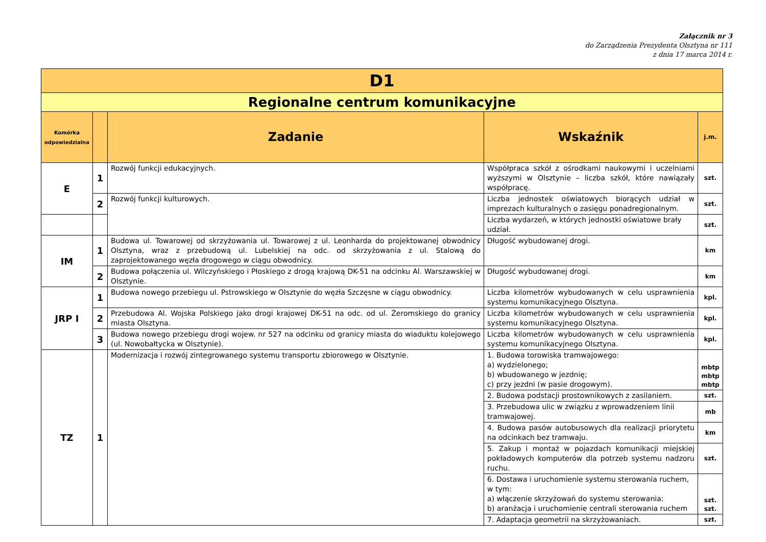Załącznik nr 3
do Zarządzenia Prezydenta Olsztyna nr 111
z dnia 17 marca 2014 r.
| D1 | | | | |
| --- | --- | --- | --- | --- |
| Regionalne centrum komunikacyjne | | | | |
| Komórka odpowiedzialna | | Zadanie | Wskaźnik | j.m. |
| E | 1 | Rozwój funkcji edukacyjnych. | Współpraca szkół z ośrodkami naukowymi i uczelniami wyższymi w Olsztynie – liczba szkół, które nawiązały współpracę. | szt. |
| | 2 | Rozwój funkcji kulturowych. | Liczba jednostek oświatowych biorących udział w imprezach kulturalnych o zasięgu ponadregionalnym. | szt. |
| | | | Liczba wydarzeń, w których jednostki oświatowe brały udział. | szt. |
| IM | 1 | Budowa ul. Towarowej od skrzyżowania ul. Towarowej z ul. Leonharda do projektowanej obwodnicy Olsztyna, wraz z przebudową ul. Lubelskiej na odc. od skrzyżowania z ul. Stalową do zaprojektowanego węzła drogowego w ciągu obwodnicy. | Długość wybudowanej drogi. | km |
| | 2 | Budowa połączenia ul. Wilczyńskiego i Płoskiego z drogą krajową DK-51 na odcinku Al. Warszawskiej w Olsztynie. | Długość wybudowanej drogi. | km |
| JRP I | 1 | Budowa nowego przebiegu ul. Pstrowskiego w Olsztynie do węzła Szczęsne w ciągu obwodnicy. | Liczba kilometrów wybudowanych w celu usprawnienia systemu komunikacyjnego Olsztyna. | kpl. |
| | 2 | Przebudowa Al. Wojska Polskiego jako drogi krajowej DK-51 na odc. od ul. Żeromskiego do granicy miasta Olsztyna. | Liczba kilometrów wybudowanych w celu usprawnienia systemu komunikacyjnego Olsztyna. | kpl. |
| | 3 | Budowa nowego przebiegu drogi wojew. nr 527 na odcinku od granicy miasta do wiaduktu kolejowego (ul. Nowobałtycka w Olsztynie). | Liczba kilometrów wybudowanych w celu usprawnienia systemu komunikacyjnego Olsztyna. | kpl. |
| TZ | 1 | Modernizacja i rozwój zintegrowanego systemu transportu zbiorowego w Olsztynie. | 1. Budowa torowiska tramwajowego: a) wydzielonego; b) wbudowanego w jezdnię; c) przy jezdni (w pasie drogowym). | mbtp mbtp mbtp |
| | | | 2. Budowa podstacji prostownikowych z zasilaniem. | szt. |
| | | | 3. Przebudowa ulic w związku z wprowadzeniem linii tramwajowej. | mb |
| | | | 4. Budowa pasów autobusowych dla realizacji priorytetu na odcinkach bez tramwaju. | km |
| | | | 5. Zakup i montaż w pojazdach komunikacji miejskiej pokładowych komputerów dla potrzeb systemu nadzoru ruchu. | szt. |
| | | | 6. Dostawa i uruchomienie systemu sterowania ruchem, w tym: a) włączenie skrzyżowań do systemu sterowania: b) aranżacja i uruchomienie centrali sterowania ruchem | szt. szt. |
| | | | 7. Adaptacja geometrii na skrzyżowaniach. | szt. |